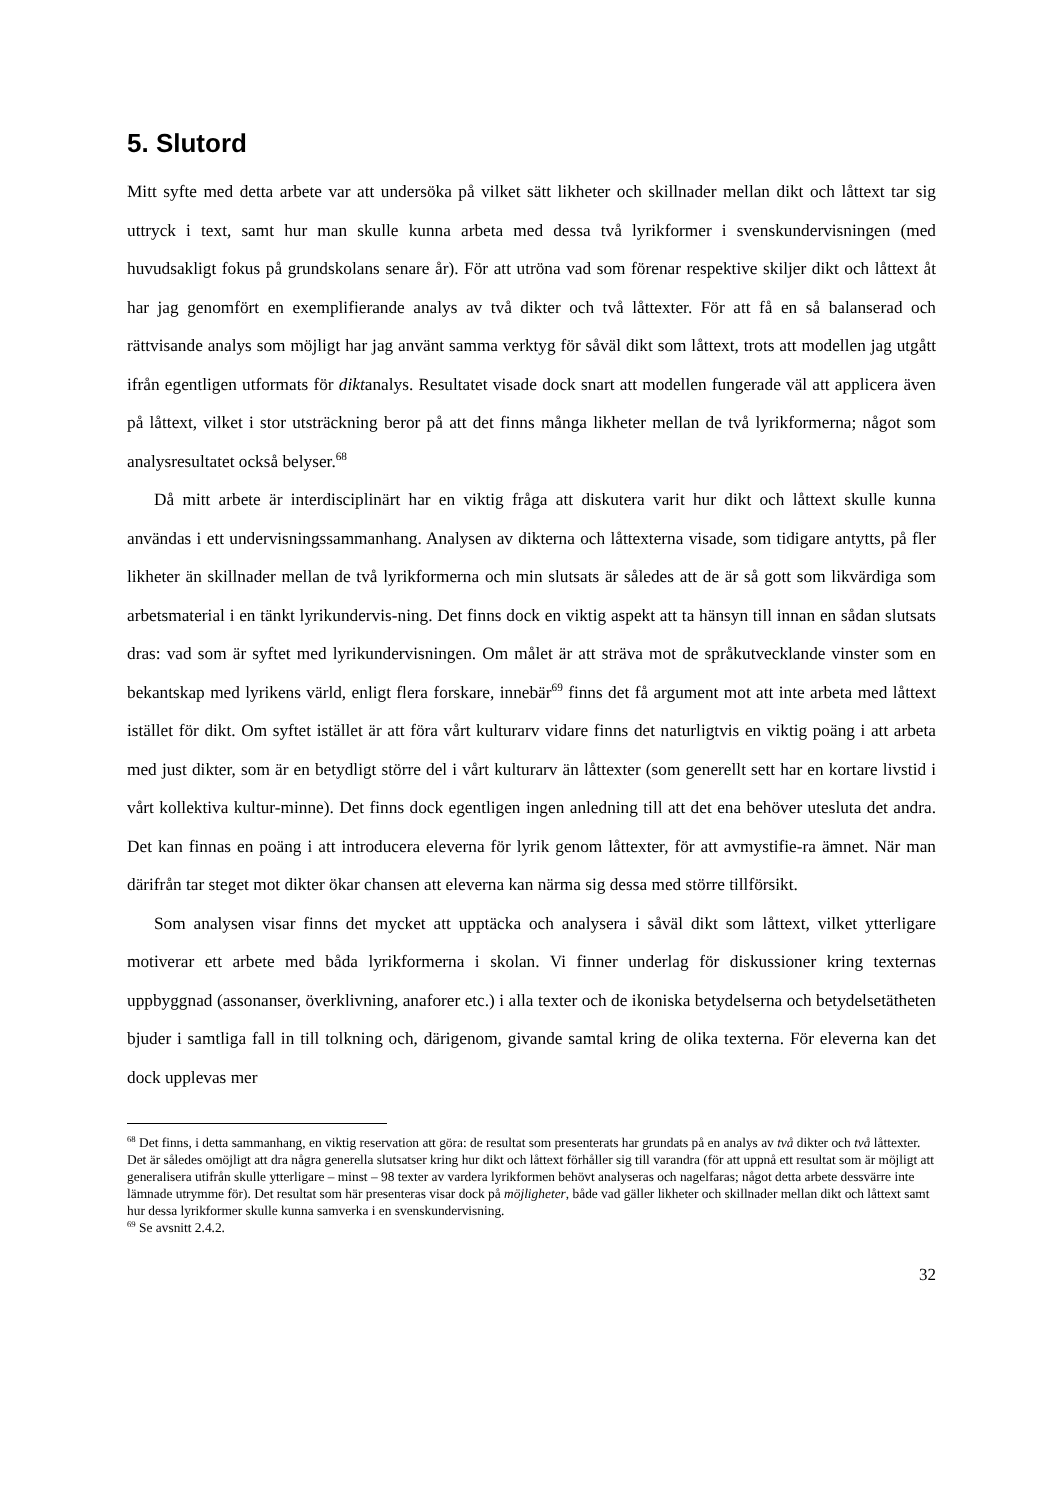5. Slutord
Mitt syfte med detta arbete var att undersöka på vilket sätt likheter och skillnader mellan dikt och låttext tar sig uttryck i text, samt hur man skulle kunna arbeta med dessa två lyrikformer i svenskundervisningen (med huvudsakligt fokus på grundskolans senare år). För att utröna vad som förenar respektive skiljer dikt och låttext åt har jag genomfört en exemplifierande analys av två dikter och två låttexter. För att få en så balanserad och rättvisande analys som möjligt har jag använt samma verktyg för såväl dikt som låttext, trots att modellen jag utgått ifrån egentligen utformats för diktanalys. Resultatet visade dock snart att modellen fungerade väl att applicera även på låttext, vilket i stor utsträckning beror på att det finns många likheter mellan de två lyrikformerna; något som analysresultatet också belyser.<sup>68</sup>
Då mitt arbete är interdisciplinärt har en viktig fråga att diskutera varit hur dikt och låttext skulle kunna användas i ett undervisningssammanhang. Analysen av dikterna och låttexterna visade, som tidigare antytts, på fler likheter än skillnader mellan de två lyrikformerna och min slutsats är således att de är så gott som likvärdiga som arbetsmaterial i en tänkt lyrikundervis-ning. Det finns dock en viktig aspekt att ta hänsyn till innan en sådan slutsats dras: vad som är syftet med lyrikundervisningen. Om målet är att sträva mot de språkutvecklande vinster som en bekantskap med lyrikens värld, enligt flera forskare, innebär<sup>69</sup> finns det få argument mot att inte arbeta med låttext istället för dikt. Om syftet istället är att föra vårt kulturarv vidare finns det naturligtvis en viktig poäng i att arbeta med just dikter, som är en betydligt större del i vårt kulturarv än låttexter (som generellt sett har en kortare livstid i vårt kollektiva kultur-minne). Det finns dock egentligen ingen anledning till att det ena behöver utesluta det andra. Det kan finnas en poäng i att introducera eleverna för lyrik genom låttexter, för att avmystifie-ra ämnet. När man därifrån tar steget mot dikter ökar chansen att eleverna kan närma sig dessa med större tillförsikt.
Som analysen visar finns det mycket att upptäcka och analysera i såväl dikt som låttext, vilket ytterligare motiverar ett arbete med båda lyrikformerna i skolan. Vi finner underlag för diskussioner kring texternas uppbyggnad (assonanser, överklivning, anaforer etc.) i alla texter och de ikoniska betydelserna och betydelsetätheten bjuder i samtliga fall in till tolkning och, därigenom, givande samtal kring de olika texterna. För eleverna kan det dock upplevas mer
<sup>68</sup> Det finns, i detta sammanhang, en viktig reservation att göra: de resultat som presenterats har grundats på en analys av två dikter och två låttexter. Det är således omöjligt att dra några generella slutsatser kring hur dikt och låttext förhåller sig till varandra (för att uppnå ett resultat som är möjligt att generalisera utifrån skulle ytterligare – minst – 98 texter av vardera lyrikformen behövt analyseras och nagelfaras; något detta arbete dessvärre inte lämnade utrymme för). Det resultat som här presenteras visar dock på möjligheter, både vad gäller likheter och skillnader mellan dikt och låttext samt hur dessa lyrikformer skulle kunna samverka i en svenskundervisning.
<sup>69</sup> Se avsnitt 2.4.2.
32